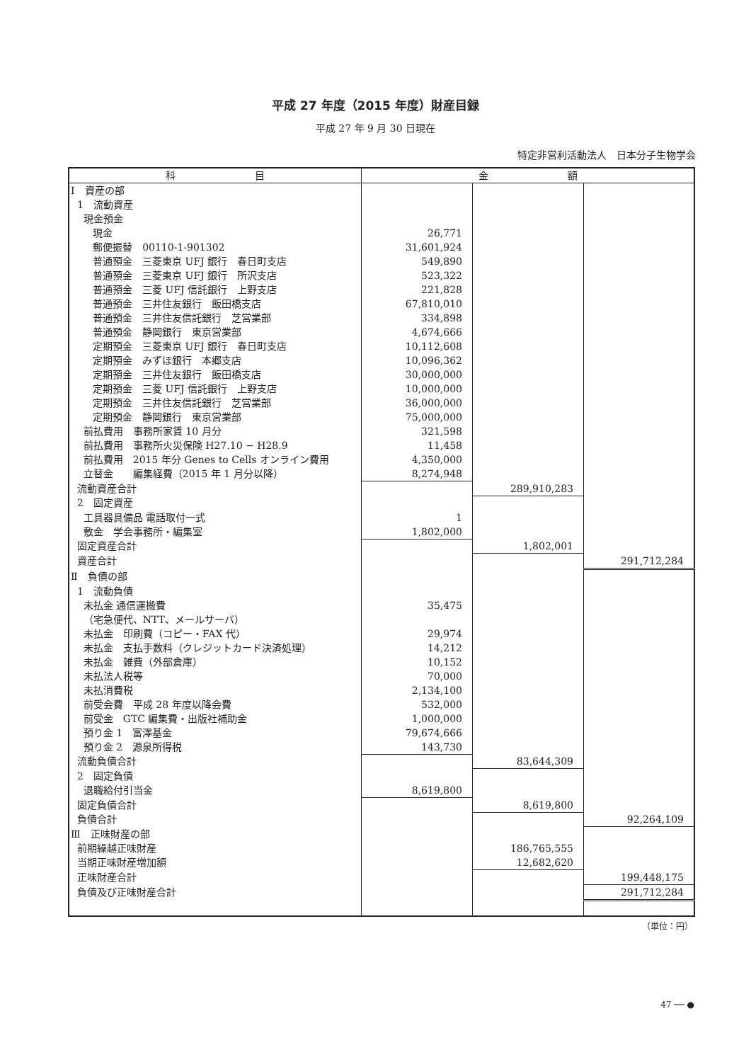平成 27 年度（2015 年度）財産目録
平成 27 年 9 月 30 日現在
特定非営利活動法人　日本分子生物学会
| 科 目 | 金 額 | | |
| --- | --- | --- | --- |
| Ⅰ 資産の部 | | | |
| 1 流動資産 | | | |
| 現金預金 | | | |
| 現金 | 26,771 | | |
| 郵便振替 00110-1-901302 | 31,601,924 | | |
| 普通預金 三菱東京 UFJ 銀行 春日町支店 | 549,890 | | |
| 普通預金 三菱東京 UFJ 銀行 所沢支店 | 523,322 | | |
| 普通預金 三菱 UFJ 信託銀行 上野支店 | 221,828 | | |
| 普通預金 三井住友銀行 飯田橋支店 | 67,810,010 | | |
| 普通預金 三井住友信託銀行 芝営業部 | 334,898 | | |
| 普通預金 静岡銀行 東京営業部 | 4,674,666 | | |
| 定期預金 三菱東京 UFJ 銀行 春日町支店 | 10,112,608 | | |
| 定期預金 みずほ銀行 本郷支店 | 10,096,362 | | |
| 定期預金 三井住友銀行 飯田橋支店 | 30,000,000 | | |
| 定期預金 三菱 UFJ 信託銀行 上野支店 | 10,000,000 | | |
| 定期預金 三井住友信託銀行 芝営業部 | 36,000,000 | | |
| 定期預金 静岡銀行 東京営業部 | 75,000,000 | | |
| 前払費用 事務所家賃 10 月分 | 321,598 | | |
| 前払費用 事務所火災保険 H27.10 − H28.9 | 11,458 | | |
| 前払費用 2015 年分 Genes to Cells オンライン費用 | 4,350,000 | | |
| 立替金 編集経費（2015 年 1 月分以降） | 8,274,948 | | |
| 流動資産合計 | | 289,910,283 | |
| 2 固定資産 | | | |
| 工具器具備品 電話取付一式 | 1 | | |
| 敷金 学会事務所・編集室 | 1,802,000 | | |
| 固定資産合計 | | 1,802,001 | |
| 資産合計 | | | 291,712,284 |
| Ⅱ 負債の部 | | | |
| 1 流動負債 | | | |
| 未払金 通信運搬費 | 35,475 | | |
| （宅急便代、NTT、メールサーバ） | | | |
| 未払金 印刷費（コピー・FAX 代） | 29,974 | | |
| 未払金 支払手数料（クレジットカード決済処理） | 14,212 | | |
| 未払金 雑費（外部倉庫） | 10,152 | | |
| 未払法人税等 | 70,000 | | |
| 未払消費税 | 2,134,100 | | |
| 前受会費 平成 28 年度以降会費 | 532,000 | | |
| 前受金 GTC 編集費・出版社補助金 | 1,000,000 | | |
| 預り金 1 富澤基金 | 79,674,666 | | |
| 預り金 2 源泉所得税 | 143,730 | | |
| 流動負債合計 | | 83,644,309 | |
| 2 固定負債 | | | |
| 退職給付引当金 | 8,619,800 | | |
| 固定負債合計 | | 8,619,800 | |
| 負債合計 | | | 92,264,109 |
| Ⅲ 正味財産の部 | | | |
| 前期繰越正味財産 | | 186,765,555 | |
| 当期正味財産増加額 | | 12,682,620 | |
| 正味財産合計 | | | 199,448,175 |
| 負債及び正味財産合計 | | | 291,712,284 |
（単位：円）
47 ── ●